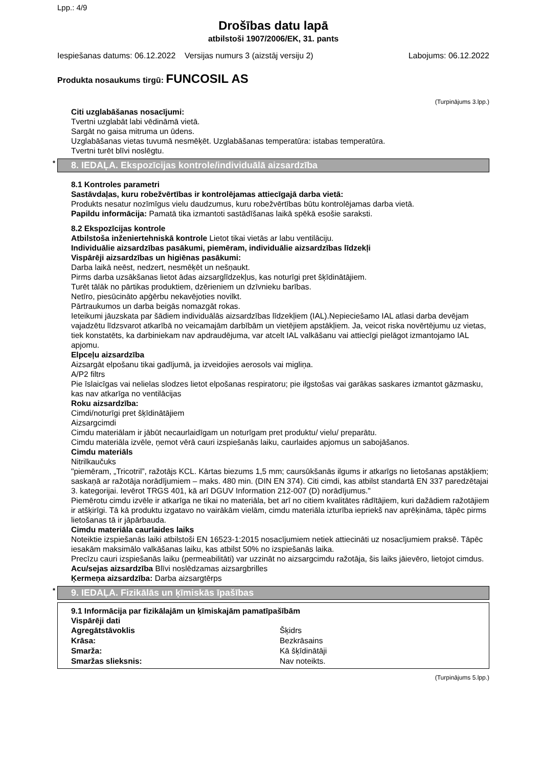Lpp.: 4/9
Drošības datu lapā
atbilstoši 1907/2006/EK, 31. pants
Iespiešanas datums: 06.12.2022 Versijas numurs 3 (aizstāj versiju 2) Labojums: 06.12.2022
Produkta nosaukums tirgū: FUNCOSIL AS
(Turpinājums 3.lpp.)
Citi uzglabāšanas nosacījumi:
Tvertni uzglabāt labi vēdināmā vietā.
Sargāt no gaisa mitruma un ūdens.
Uzglabāšanas vietas tuvumā nesmēķēt. Uzglabāšanas temperatūra: istabas temperatūra.
Tvertni turēt blīvi noslēgtu.
* 8. IEDAĻA. Ekspozīcijas kontrole/individuālā aizsardzība
8.1 Kontroles parametri
Sastāvdaļas, kuru robežvērtības ir kontrolējamas attiecīgajā darba vietā:
Produkts nesatur nozīmīgus vielu daudzumus, kuru robežvērtības būtu kontrolējamas darba vietā.
Papildu informācija: Pamatā tika izmantoti sastādīšanas laikā spēkā esošie saraksti.
8.2 Ekspozīcijas kontrole
Atbilstoša inženiertehniskā kontrole Lietot tikai vietās ar labu ventilāciju.
Individuālie aizsardzības pasākumi, piemēram, individuālie aizsardzības līdzekļi
Vispārēji aizsardzības un higiēnas pasākumi:
Darba laikā neēst, nedzert, nesmēķēt un nešņaukt.
Pirms darba uzsākšanas lietot ādas aizsarglīdzekļus, kas noturīgi pret šķīdinātājiem.
Turēt tālāk no pārtikas produktiem, dzērieniem un dzīvnieku barības.
Netīro, piesūcināto apģērbu nekavējoties novilkt.
Pārtraukumos un darba beigās nomazgāt rokas.
Ieteikumi jāuzskata par šādiem individuālās aizsardzības līdzekļiem (IAL).Nepieciešamo IAL atlasi darba devējam vajadzētu līdzsvarot atkarībā no veicamajām darbībām un vietējiem apstākļiem. Ja, veicot riska novērtējumu uz vietas, tiek konstatēts, ka darbiniekam nav apdraudējuma, var atcelt IAL valkāšanu vai attiecīgi pielāgot izmantojamo IAL apjomu.
Elpceļu aizsardzība
Aizsargāt elpošanu tikai gadījumā, ja izveidojies aerosols vai migliņa.
A/P2 filtrs
Pie īslaicīgas vai nelielas slodzes lietot elpošanas respiratoru; pie ilgstošas vai garākas saskares izmantot gāzmasku, kas nav atkarīga no ventilācijas
Roku aizsardzība:
Cimdi/noturīgi pret šķīdinātājiem
Aizsargcimdi
Cimdu materiālam ir jābūt necaurlaidīgam un noturīgam pret produktu/ vielu/ preparātu.
Cimdu materiāla izvēle, ņemot vērā cauri izspiešanās laiku, caurlaides apjomus un sabojāšanos.
Cimdu materiāls
Nitrilkaučuks
"piemēram, „Tricotril”, ražotājs KCL. Kārtas biezums 1,5 mm; caursūkšanās ilgums ir atkarīgs no lietošanas apstākļiem; saskaņā ar ražotāja norādījumiem – maks. 480 min. (DIN EN 374). Citi cimdi, kas atbilst standartā EN 337 paredzētajai 3. kategorijai. Ievērot TRGS 401, kā arī DGUV Information 212-007 (D) norādījumus."
Piemērotu cimdu izvēle ir atkarīga ne tikai no materiāla, bet arī no citiem kvalitātes rādītājiem, kuri dažādiem ražotājiem ir atšķirīgi. Tā kā produktu izgatavo no vairākām vielām, cimdu materiāla izturība iepriekš nav aprēķināma, tāpēc pirms lietošanas tā ir jāpārbauda.
Cimdu materiāla caurlaides laiks
Noteiktie izspiešanās laiki atbilstoši EN 16523-1:2015 nosacījumiem netiek attiecināti uz nosacījumiem praksē. Tāpēc iesakām maksimālo valkāšanas laiku, kas atbilst 50% no izspiešanās laika.
Precīzu cauri izspiešanās laiku (permeabilitāti) var uzzināt no aizsargcimdu ražotāja, šis laiks jāievēro, lietojot cimdus.
Acu/sejas aizsardzība Blīvi noslēdzamas aizsargbrilles
Ķermeņa aizsardzība: Darba aizsargtērps
* 9. IEDAĻA. Fizikālās un ķīmiskās īpašības
9.1 Informācija par fizikālajām un ķīmiskajām pamatīpašībām
Vispārēji dati
| Agregātstāvoklis | Šķidrs |
| Krāsa: | Bezkrāsains |
| Smarža: | Kā šķīdinātāji |
| Smaržas slieksnis: | Nav noteikts. |
(Turpinājums 5.lpp.)